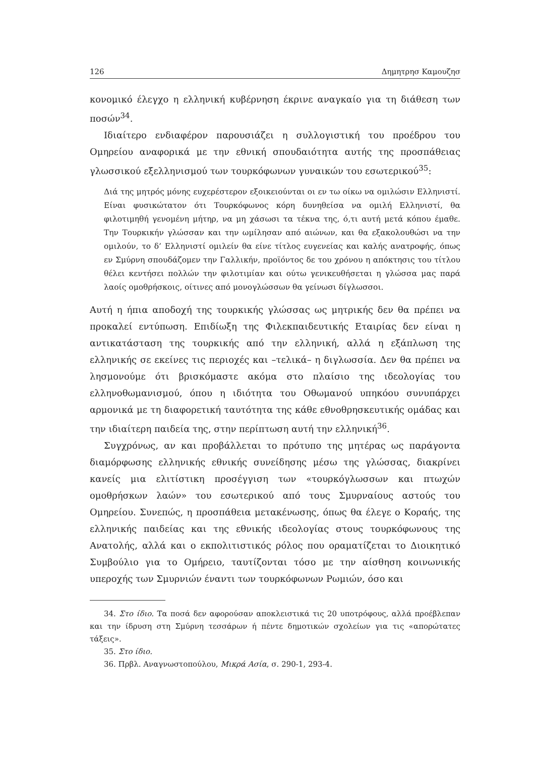126 Δημητρησ Καμουζησ
κονομικό έλεγχο η ελληνική κυβέρνηση έκρινε αναγκαίο για τη διάθεση των ποσών<sup>34</sup>.
Ιδιαίτερο ενδιαφέρον παρουσιάζει η συλλογιστική του προέδρου του Ομηρείου αναφορικά με την εθνική σπουδαιότητα αυτής της προσπάθειας γλωσσικού εξελληνισμού των τουρκόφωνων γυναικών του εσωτερικού<sup>35</sup>:
Διά της μητρός μόνης ευχερέστερον εξοικειούνται οι εν τω οίκω να ομιλώσιν Ελληνιστί. Είναι φυσικώτατον ότι Τουρκόφωνος κόρη δυνηθείσα να ομιλή Ελληνιστί, θα φιλοτιμηθή γενομένη μήτηρ, να μη χάσωσι τα τέκνα της, ό,τι αυτή μετά κόπου έμαθε. Την Τουρκικήν γλώσσαν και την ωμίλησαν από αιώνων, και θα εξακολουθώσι να την ομιλούν, το δ’ Ελληνιστί ομιλείν θα είνε τίτλος ευγενείας και καλής ανατροφής, όπως εν Σμύρνη σπουδάζομεν την Γαλλικήν, προϊόντος δε του χρόνου η απόκτησις του τίτλου θέλει κεντήσει πολλών την φιλοτιμίαν και ούτω γενικευθήσεται η γλώσσα μας παρά λαοίς ομοθρήσκοις, οίτινες από μονογλώσσων θα γείνωσι δίγλωσσοι.
Αυτή η ήπια αποδοχή της τουρκικής γλώσσας ως μητρικής δεν θα πρέπει να προκαλεί εντύπωση. Επιδίωξη της Φιλεκπαιδευτικής Εταιρίας δεν είναι η αντικατάσταση της τουρκικής από την ελληνική, αλλά η εξάπλωση της ελληνικής σε εκείνες τις περιοχές και –τελικά– η διγλωσσία. Δεν θα πρέπει να λησμονούμε ότι βρισκόμαστε ακόμα στο πλαίσιο της ιδεολογίας του ελληνοθωμανισμού, όπου η ιδιότητα του Οθωμανού υπηκόου συνυπάρχει αρμονικά με τη διαφορετική ταυτότητα της κάθε εθνοθρησκευτικής ομάδας και την ιδιαίτερη παιδεία της, στην περίπτωση αυτή την ελληνική<sup>36</sup>.
Συγχρόνως, αν και προβάλλεται το πρότυπο της μητέρας ως παράγοντα διαμόρφωσης ελληνικής εθνικής συνείδησης μέσω της γλώσσας, διακρίνει κανείς μια ελιτίστικη προσέγγιση των «τουρκόγλωσσων και πτωχών ομοθρήσκων λαών» του εσωτερικού από τους Σμυρναίους αστούς του Ομηρείου. Συνεπώς, η προσπάθεια μετακένωσης, όπως θα έλεγε ο Κοραής, της ελληνικής παιδείας και της εθνικής ιδεολογίας στους τουρκόφωνους της Ανατολής, αλλά και ο εκπολιτιστικός ρόλος που οραματίζεται το Διοικητικό Συμβούλιο για το Ομήρειο, ταυτίζονται τόσο με την αίσθηση κοινωνικής υπεροχής των Σμυρνιών έναντι των τουρκόφωνων Ρωμιών, όσο και
34. Στο ίδιο. Τα ποσά δεν αφορούσαν αποκλειστικά τις 20 υποτρόφους, αλλά προέβλεπαν και την ίδρυση στη Σμύρνη τεσσάρων ή πέντε δημοτικών σχολείων για τις «απορώτατες τάξεις».
35. Στο ίδιο.
36. Πρβλ. Αναγνωστοπούλου, Μικρά Ασία, σ. 290-1, 293-4.